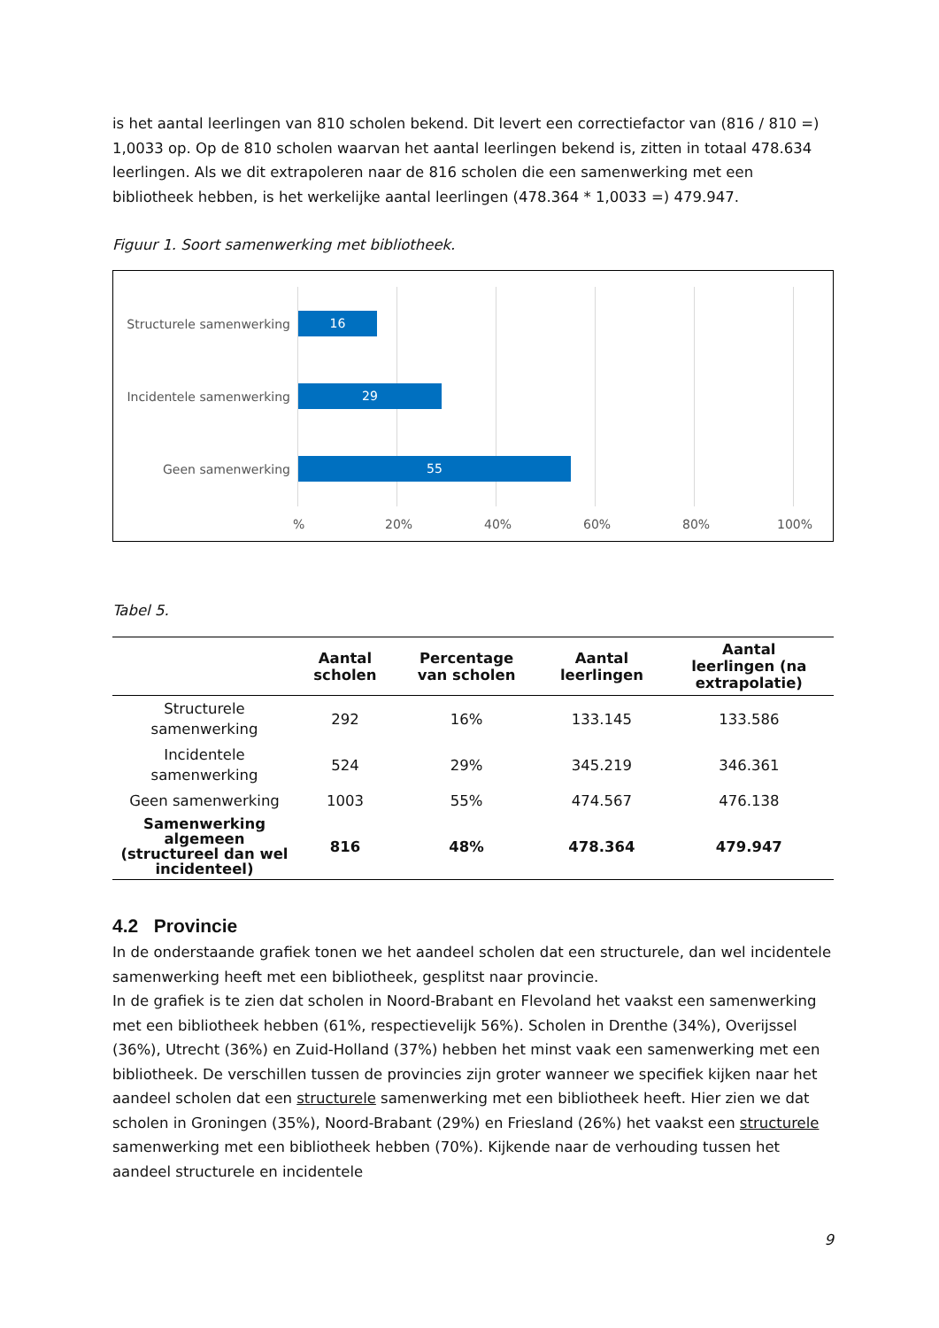is het aantal leerlingen van 810 scholen bekend. Dit levert een correctiefactor van (816 / 810 =) 1,0033 op. Op de 810 scholen waarvan het aantal leerlingen bekend is, zitten in totaal 478.634 leerlingen. Als we dit extrapoleren naar de 816 scholen die een samenwerking met een bibliotheek hebben, is het werkelijke aantal leerlingen (478.364 * 1,0033 =) 479.947.
Figuur 1. Soort samenwerking met bibliotheek.
Structurele samenwerking
16
Incidentele samenwerking
29
Geen samenwerking 55
% 20% 40% 60% 80% 100%
Tabel 5.
| | Aantal scholen | Percentage van scholen | Aantal leerlingen | Aantal leerlingen (na extrapolatie) |
| --- | --- | --- | --- | --- |
| Structurele samenwerking | 292 | 16% | 133.145 | 133.586 |
| Incidentele samenwerking | 524 | 29% | 345.219 | 346.361 |
| Geen samenwerking | 1003 | 55% | 474.567 | 476.138 |
| Samenwerking algemeen (structureel dan wel incidenteel) | 816 | 48% | 478.364 | 479.947 |
4.2 Provincie
In de onderstaande grafiek tonen we het aandeel scholen dat een structurele, dan wel incidentele samenwerking heeft met een bibliotheek, gesplitst naar provincie.
In de grafiek is te zien dat scholen in Noord-Brabant en Flevoland het vaakst een samenwerking met een bibliotheek hebben (61%, respectievelijk 56%). Scholen in Drenthe (34%), Overijssel (36%), Utrecht (36%) en Zuid-Holland (37%) hebben het minst vaak een samenwerking met een bibliotheek. De verschillen tussen de provincies zijn groter wanneer we specifiek kijken naar het aandeel scholen dat een structurele samenwerking met een bibliotheek heeft. Hier zien we dat scholen in Groningen (35%), Noord-Brabant (29%) en Friesland (26%) het vaakst een structurele samenwerking met een bibliotheek hebben (70%). Kijkende naar de verhouding tussen het aandeel structurele en incidentele
9